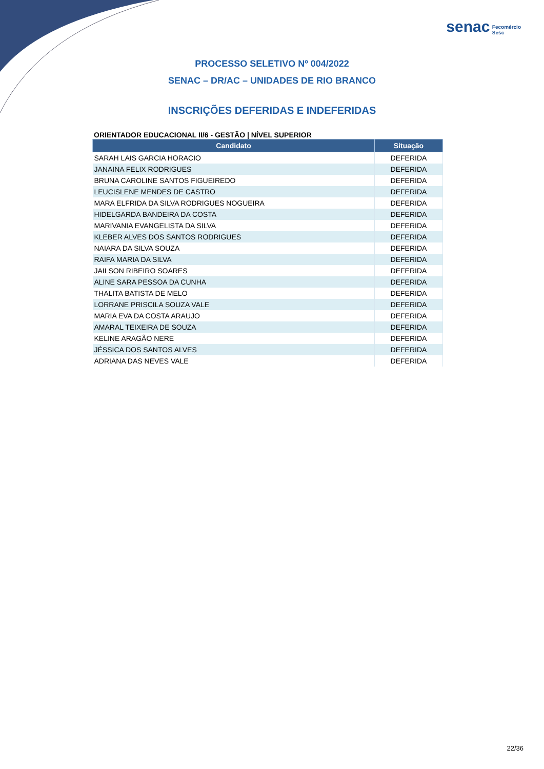senac Fecomércio
Sesc
PROCESSO SELETIVO Nº 004/2022
SENAC – DR/AC – UNIDADES DE RIO BRANCO
INSCRIÇÕES DEFERIDAS E INDEFERIDAS
ORIENTADOR EDUCACIONAL II/6 - GESTÃO | NÍVEL SUPERIOR
| Candidato | Situação |
| --- | --- |
| SARAH LAIS GARCIA HORACIO | DEFERIDA |
| JANAINA FELIX RODRIGUES | DEFERIDA |
| BRUNA CAROLINE SANTOS FIGUEIREDO | DEFERIDA |
| LEUCISLENE MENDES DE CASTRO | DEFERIDA |
| MARA ELFRIDA DA SILVA RODRIGUES NOGUEIRA | DEFERIDA |
| HIDELGARDA BANDEIRA DA COSTA | DEFERIDA |
| MARIVANIA EVANGELISTA DA SILVA | DEFERIDA |
| KLEBER ALVES DOS SANTOS RODRIGUES | DEFERIDA |
| NAIARA DA SILVA SOUZA | DEFERIDA |
| RAIFA MARIA DA SILVA | DEFERIDA |
| JAILSON RIBEIRO SOARES | DEFERIDA |
| ALINE SARA PESSOA DA CUNHA | DEFERIDA |
| THALITA BATISTA DE MELO | DEFERIDA |
| LORRANE PRISCILA SOUZA VALE | DEFERIDA |
| MARIA EVA DA COSTA ARAUJO | DEFERIDA |
| AMARAL TEIXEIRA DE SOUZA | DEFERIDA |
| KELINE ARAGÃO NERE | DEFERIDA |
| JÉSSICA DOS SANTOS ALVES | DEFERIDA |
| ADRIANA DAS NEVES VALE | DEFERIDA |
22/36